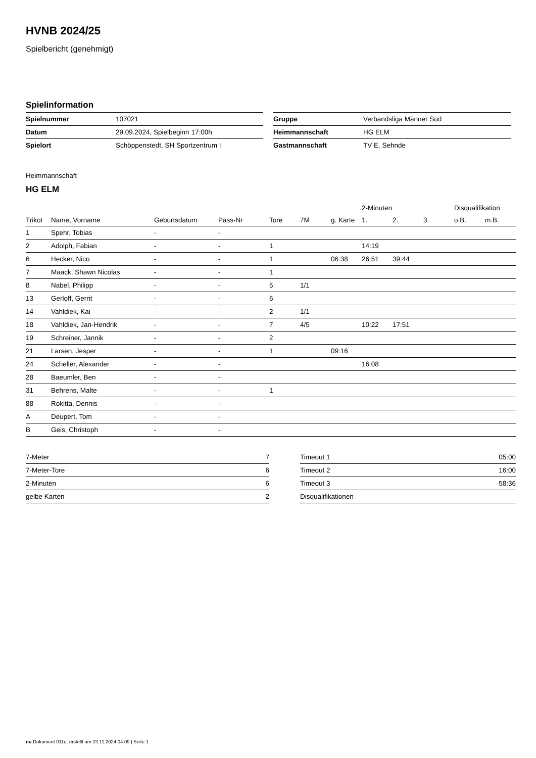HVNB 2024/25
Spielbericht (genehmigt)
Spielinformation
| Spielnummer | 107021 |
| Datum | 29.09.2024, Spielbeginn 17:00h |
| Spielort | Schöppenstedt, SH Sportzentrum I |
| Gruppe | Verbandsliga Männer Süd |
| Heimmannschaft | HG ELM |
| Gastmannschaft | TV E. Sehnde |
Heimmannschaft
HG ELM
| | | | | | | | 2-Minuten | | | Disqualifikation | |
| --- | --- | --- | --- | --- | --- | --- | --- | --- | --- | --- | --- |
| Trikot | Name, Vorname | Geburtsdatum | Pass-Nr | Tore | 7M | g. Karte | 1. | 2. | 3. | o.B. | m.B. |
| 1 | Spehr, Tobias | - | - | | | | | | | | |
| 2 | Adolph, Fabian | - | - | 1 | | | 14:19 | | | | |
| 6 | Hecker, Nico | - | - | 1 | | 06:38 | 26:51 | 39:44 | | | |
| 7 | Maack, Shawn Nicolas | - | - | 1 | | | | | | | |
| 8 | Nabel, Philipp | - | - | 5 | 1/1 | | | | | | |
| 13 | Gerloff, Gerrit | - | - | 6 | | | | | | | |
| 14 | Vahldiek, Kai | - | - | 2 | 1/1 | | | | | | |
| 18 | Vahldiek, Jan-Hendrik | - | - | 7 | 4/5 | | 10:22 | 17:51 | | | |
| 19 | Schreiner, Jannik | - | - | 2 | | | | | | | |
| 21 | Larsen, Jesper | - | - | 1 | | 09:16 | | | | | |
| 24 | Scheller, Alexander | - | - | | | | 16:08 | | | | |
| 28 | Baeumler, Ben | - | - | | | | | | | | |
| 31 | Behrens, Malte | - | - | 1 | | | | | | | |
| 88 | Rokitta, Dennis | - | - | | | | | | | | |
| A | Deupert, Tom | - | - | | | | | | | | |
| B | Geis, Christoph | - | - | | | | | | | | |
| 7-Meter | 7 |
| 7-Meter-Tore | 6 |
| 2-Minuten | 6 |
| gelbe Karten | 2 |
| Timeout 1 | 05:00 |
| Timeout 2 | 16:00 |
| Timeout 3 | 58:36 |
| Disqualifikationen | |
nu.Dokument 011e, erstellt am 23.11.2024 04:09 | Seite 1